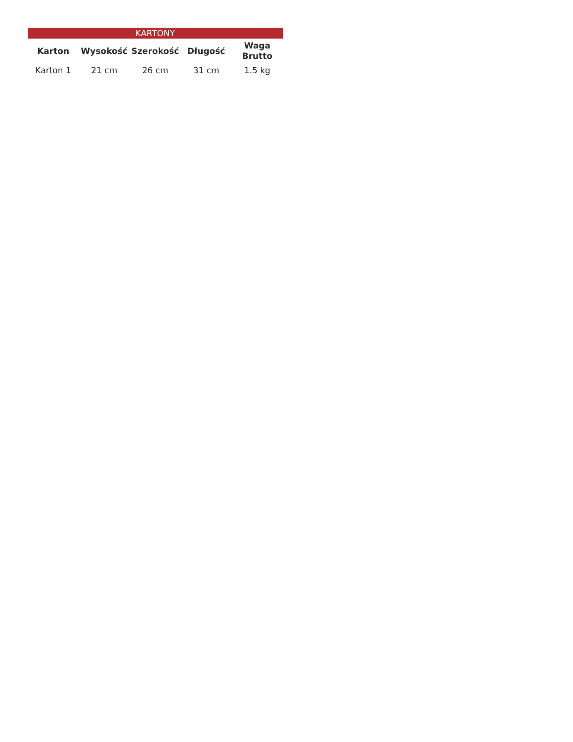| KARTONY | | | | |
| --- | --- | --- | --- | --- |
| Karton | Wysokość | Szerokość | Długość | Waga Brutto |
| Karton 1 | 21 cm | 26 cm | 31 cm | 1.5 kg |